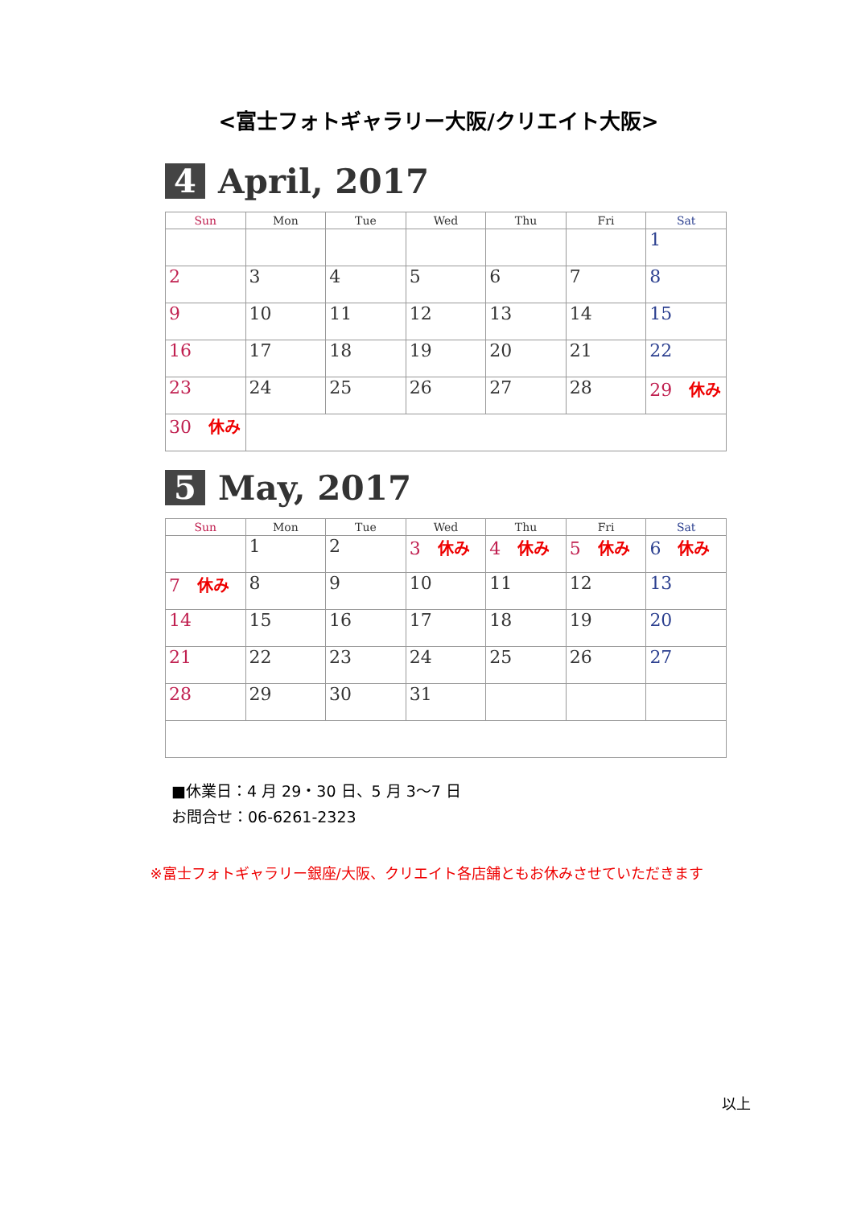<富士フォトギャラリー大阪/クリエイト大阪>
4
April, 2017
| Sun | Mon | Tue | Wed | Thu | Fri | Sat |
| --- | --- | --- | --- | --- | --- | --- |
| | | | | | | 1 |
| 2 | 3 | 4 | 5 | 6 | 7 | 8 |
| 9 | 10 | 11 | 12 | 13 | 14 | 15 |
| 16 | 17 | 18 | 19 | 20 | 21 | 22 |
| 23 | 24 | 25 | 26 | 27 | 28 | 29 休み |
| 30 休み | | | | | | |
5
May, 2017
| Sun | Mon | Tue | Wed | Thu | Fri | Sat |
| --- | --- | --- | --- | --- | --- | --- |
| | 1 | 2 | 3 休み | 4 休み | 5 休み | 6 休み |
| 7 休み | 8 | 9 | 10 | 11 | 12 | 13 |
| 14 | 15 | 16 | 17 | 18 | 19 | 20 |
| 21 | 22 | 23 | 24 | 25 | 26 | 27 |
| 28 | 29 | 30 | 31 | | | |
■休業日：4 月 29・30 日、5 月 3～7 日
お問合せ：06-6261-2323
※富士フォトギャラリー銀座/大阪、クリエイト各店舗ともお休みさせていただきます
以上